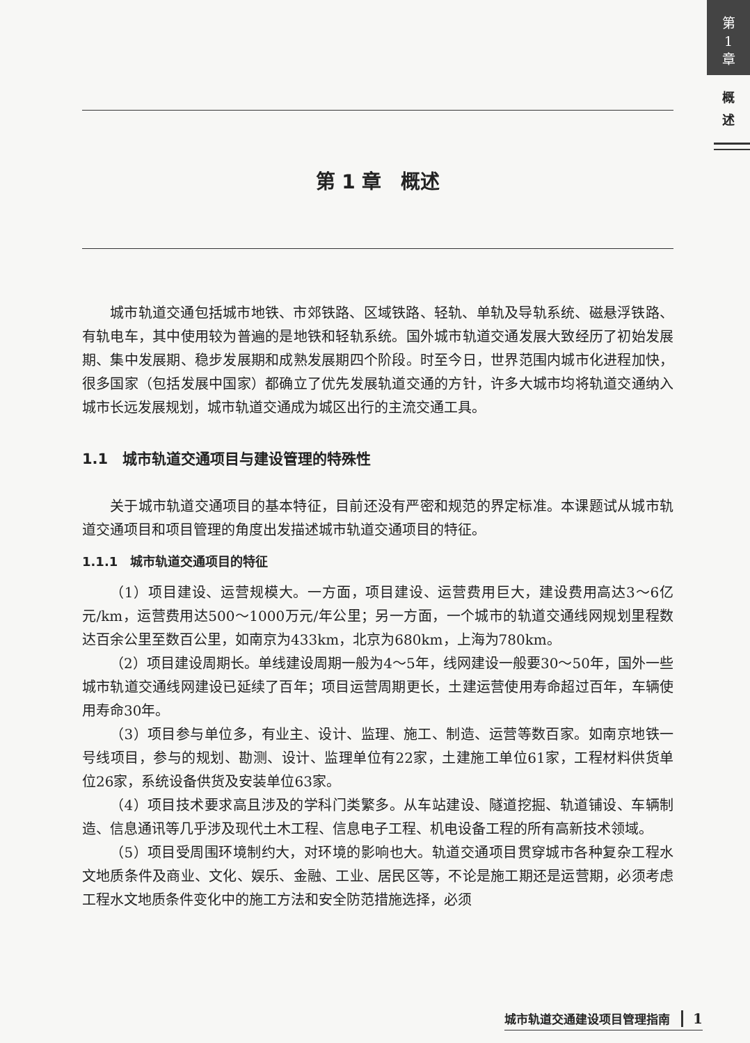第
1
章
概
述
第 1 章　概述
城市轨道交通包括城市地铁、市郊铁路、区域铁路、轻轨、单轨及导轨系统、磁悬浮铁路、有轨电车，其中使用较为普遍的是地铁和轻轨系统。国外城市轨道交通发展大致经历了初始发展期、集中发展期、稳步发展期和成熟发展期四个阶段。时至今日，世界范围内城市化进程加快，很多国家（包括发展中国家）都确立了优先发展轨道交通的方针，许多大城市均将轨道交通纳入城市长远发展规划，城市轨道交通成为城区出行的主流交通工具。
1.1　城市轨道交通项目与建设管理的特殊性
关于城市轨道交通项目的基本特征，目前还没有严密和规范的界定标准。本课题试从城市轨道交通项目和项目管理的角度出发描述城市轨道交通项目的特征。
1.1.1　城市轨道交通项目的特征
（1）项目建设、运营规模大。一方面，项目建设、运营费用巨大，建设费用高达3～6亿元/km，运营费用达500～1000万元/年公里；另一方面，一个城市的轨道交通线网规划里程数达百余公里至数百公里，如南京为433km，北京为680km，上海为780km。
（2）项目建设周期长。单线建设周期一般为4～5年，线网建设一般要30～50年，国外一些城市轨道交通线网建设已延续了百年；项目运营周期更长，土建运营使用寿命超过百年，车辆使用寿命30年。
（3）项目参与单位多，有业主、设计、监理、施工、制造、运营等数百家。如南京地铁一号线项目，参与的规划、勘测、设计、监理单位有22家，土建施工单位61家，工程材料供货单位26家，系统设备供货及安装单位63家。
（4）项目技术要求高且涉及的学科门类繁多。从车站建设、隧道挖掘、轨道铺设、车辆制造、信息通讯等几乎涉及现代土木工程、信息电子工程、机电设备工程的所有高新技术领域。
（5）项目受周围环境制约大，对环境的影响也大。轨道交通项目贯穿城市各种复杂工程水文地质条件及商业、文化、娱乐、金融、工业、居民区等，不论是施工期还是运营期，必须考虑工程水文地质条件变化中的施工方法和安全防范措施选择，必须
城市轨道交通建设项目管理指南 1